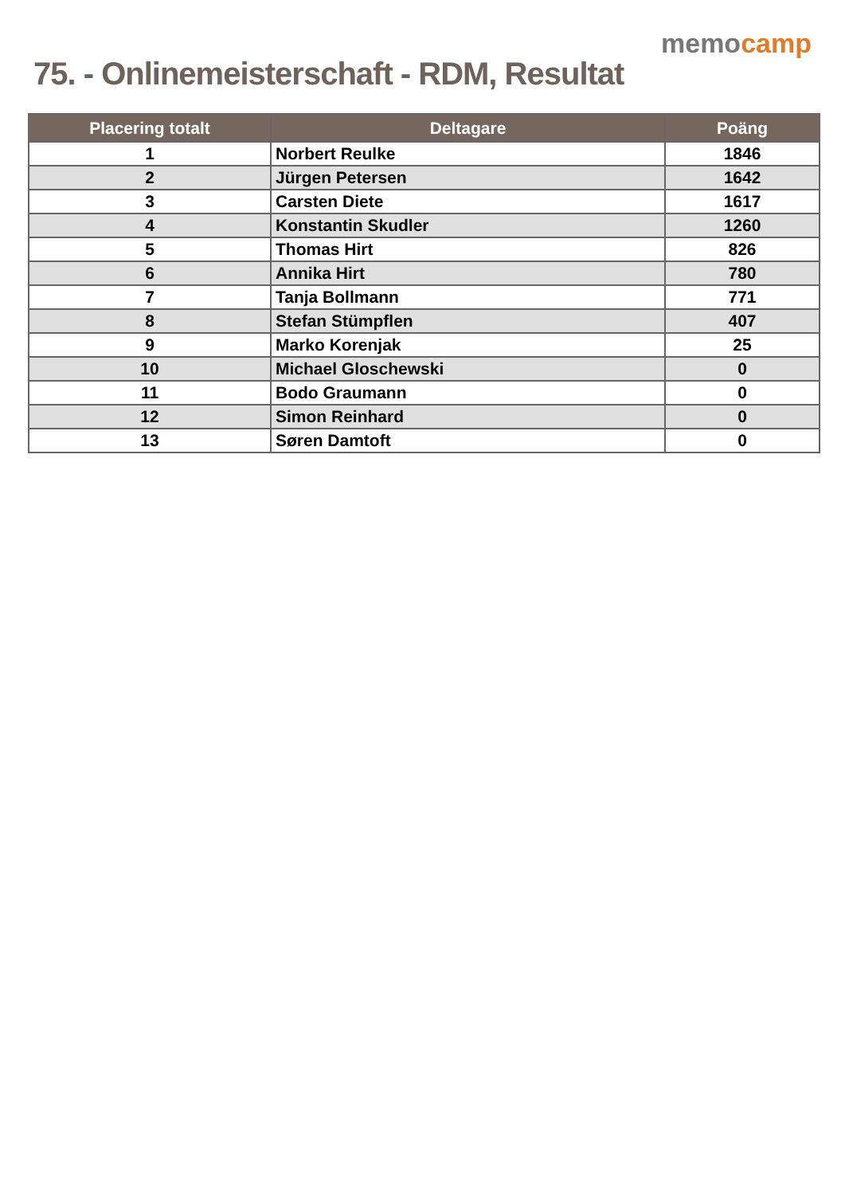75. - Onlinemeisterschaft - RDM, Resultat
memocamp
| Placering totalt | Deltagare | Poäng |
| --- | --- | --- |
| 1 | Norbert Reulke | 1846 |
| 2 | Jürgen Petersen | 1642 |
| 3 | Carsten Diete | 1617 |
| 4 | Konstantin Skudler | 1260 |
| 5 | Thomas Hirt | 826 |
| 6 | Annika Hirt | 780 |
| 7 | Tanja Bollmann | 771 |
| 8 | Stefan Stümpflen | 407 |
| 9 | Marko Korenjak | 25 |
| 10 | Michael Gloschewski | 0 |
| 11 | Bodo Graumann | 0 |
| 12 | Simon Reinhard | 0 |
| 13 | Søren Damtoft | 0 |